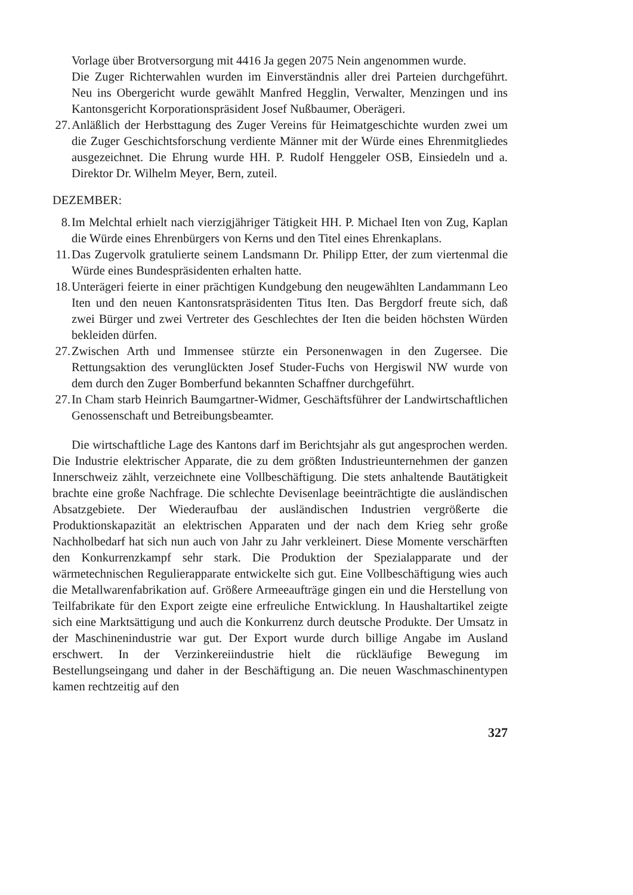Vorlage über Brotversorgung mit 4416 Ja gegen 2075 Nein angenommen wurde.
Die Zuger Richterwahlen wurden im Einverständnis aller drei Parteien durchgeführt. Neu ins Obergericht wurde gewählt Manfred Hegglin, Verwalter, Menzingen und ins Kantonsgericht Korporationspräsident Josef Nußbaumer, Oberägeri.
27. Anläßlich der Herbsttagung des Zuger Vereins für Heimatgeschichte wurden zwei um die Zuger Geschichtsforschung verdiente Männer mit der Würde eines Ehrenmitgliedes ausgezeichnet. Die Ehrung wurde HH. P. Rudolf Henggeler OSB, Einsiedeln und a. Direktor Dr. Wilhelm Meyer, Bern, zuteil.
DEZEMBER:
8. Im Melchtal erhielt nach vierzigjähriger Tätigkeit HH. P. Michael Iten von Zug, Kaplan die Würde eines Ehrenbürgers von Kerns und den Titel eines Ehrenkaplans.
11. Das Zugervolk gratulierte seinem Landsmann Dr. Philipp Etter, der zum viertenmal die Würde eines Bundespräsidenten erhalten hatte.
18. Unterägeri feierte in einer prächtigen Kundgebung den neugewählten Landammann Leo Iten und den neuen Kantonsratspräsidenten Titus Iten. Das Bergdorf freute sich, daß zwei Bürger und zwei Vertreter des Geschlechtes der Iten die beiden höchsten Würden bekleiden dürfen.
27. Zwischen Arth und Immensee stürzte ein Personenwagen in den Zugersee. Die Rettungsaktion des verunglückten Josef Studer-Fuchs von Hergiswil NW wurde von dem durch den Zuger Bomberfund bekannten Schaffner durchgeführt.
27. In Cham starb Heinrich Baumgartner-Widmer, Geschäftsführer der Landwirtschaftlichen Genossenschaft und Betreibungsbeamter.
Die wirtschaftliche Lage des Kantons darf im Berichtsjahr als gut angesprochen werden. Die Industrie elektrischer Apparate, die zu dem größten Industrieunternehmen der ganzen Innerschweiz zählt, verzeichnete eine Vollbeschäftigung. Die stets anhaltende Bautätigkeit brachte eine große Nachfrage. Die schlechte Devisenlage beeinträchtigte die ausländischen Absatzgebiete. Der Wiederaufbau der ausländischen Industrien vergrößerte die Produktionskapazität an elektrischen Apparaten und der nach dem Krieg sehr große Nachholbedarf hat sich nun auch von Jahr zu Jahr verkleinert. Diese Momente verschärften den Konkurrenzkampf sehr stark. Die Produktion der Spezialapparate und der wärmetechnischen Regulierapparate entwickelte sich gut. Eine Vollbeschäftigung wies auch die Metallwarenfabrikation auf. Größere Armeeaufträge gingen ein und die Herstellung von Teilfabrikate für den Export zeigte eine erfreuliche Entwicklung. In Haushaltartikel zeigte sich eine Marktsättigung und auch die Konkurrenz durch deutsche Produkte. Der Umsatz in der Maschinenindustrie war gut. Der Export wurde durch billige Angabe im Ausland erschwert. In der Verzinkereiindustrie hielt die rückläufige Bewegung im Bestellungseingang und daher in der Beschäftigung an. Die neuen Waschmaschinentypen kamen rechtzeitig auf den
327